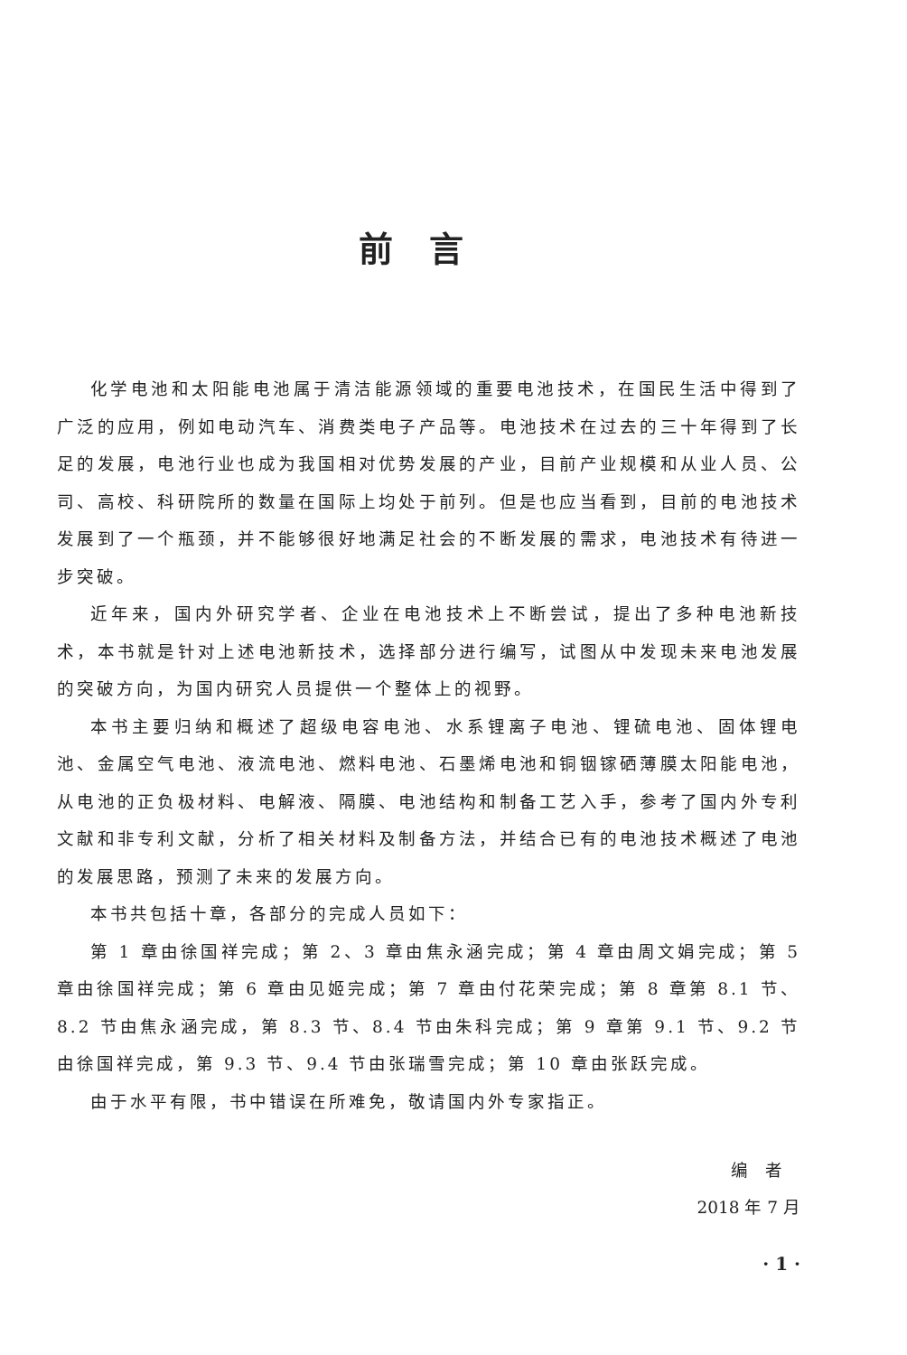前言
化学电池和太阳能电池属于清洁能源领域的重要电池技术，在国民生活中得到了广泛的应用，例如电动汽车、消费类电子产品等。电池技术在过去的三十年得到了长足的发展，电池行业也成为我国相对优势发展的产业，目前产业规模和从业人员、公司、高校、科研院所的数量在国际上均处于前列。但是也应当看到，目前的电池技术发展到了一个瓶颈，并不能够很好地满足社会的不断发展的需求，电池技术有待进一步突破。
近年来，国内外研究学者、企业在电池技术上不断尝试，提出了多种电池新技术，本书就是针对上述电池新技术，选择部分进行编写，试图从中发现未来电池发展的突破方向，为国内研究人员提供一个整体上的视野。
本书主要归纳和概述了超级电容电池、水系锂离子电池、锂硫电池、固体锂电池、金属空气电池、液流电池、燃料电池、石墨烯电池和铜铟镓硒薄膜太阳能电池，从电池的正负极材料、电解液、隔膜、电池结构和制备工艺入手，参考了国内外专利文献和非专利文献，分析了相关材料及制备方法，并结合已有的电池技术概述了电池的发展思路，预测了未来的发展方向。
本书共包括十章，各部分的完成人员如下：
第 1 章由徐国祥完成；第 2、3 章由焦永涵完成；第 4 章由周文娟完成；第 5 章由徐国祥完成；第 6 章由见姬完成；第 7 章由付花荣完成；第 8 章第 8.1 节、8.2 节由焦永涵完成，第 8.3 节、8.4 节由朱科完成；第 9 章第 9.1 节、9.2 节由徐国祥完成，第 9.3 节、9.4 节由张瑞雪完成；第 10 章由张跃完成。
由于水平有限，书中错误在所难免，敬请国内外专家指正。
编　者
2018 年 7 月
· 1 ·